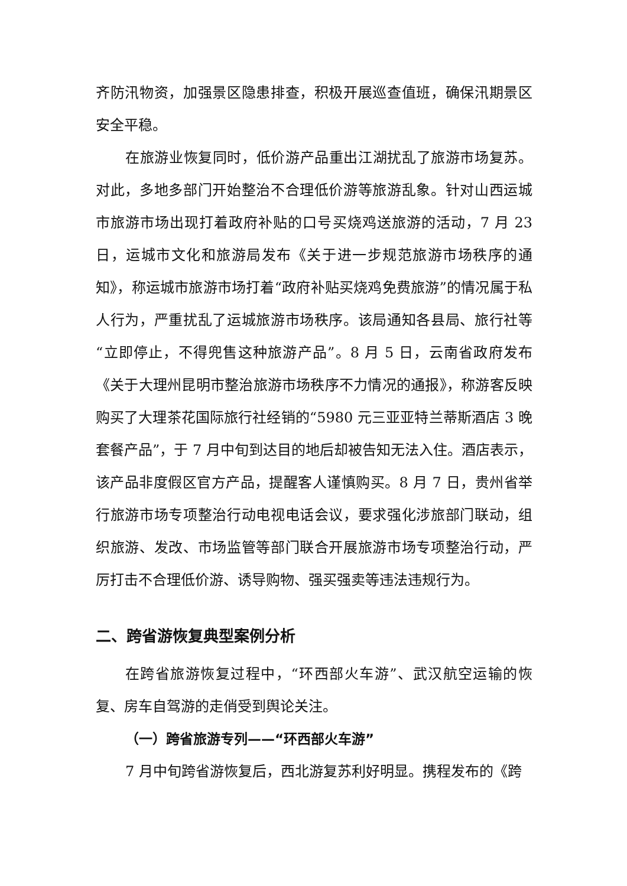齐防汛物资，加强景区隐患排查，积极开展巡查值班，确保汛期景区安全平稳。
在旅游业恢复同时，低价游产品重出江湖扰乱了旅游市场复苏。对此，多地多部门开始整治不合理低价游等旅游乱象。针对山西运城市旅游市场出现打着政府补贴的口号买烧鸡送旅游的活动，7 月 23 日，运城市文化和旅游局发布《关于进一步规范旅游市场秩序的通知》，称运城市旅游市场打着“政府补贴买烧鸡免费旅游”的情况属于私人行为，严重扰乱了运城旅游市场秩序。该局通知各县局、旅行社等“立即停止，不得兜售这种旅游产品”。8 月 5 日，云南省政府发布《关于大理州昆明市整治旅游市场秩序不力情况的通报》，称游客反映购买了大理茶花国际旅行社经销的“5980 元三亚亚特兰蒂斯酒店 3 晚套餐产品”，于 7 月中旬到达目的地后却被告知无法入住。酒店表示，该产品非度假区官方产品，提醒客人谨慎购买。8 月 7 日，贵州省举行旅游市场专项整治行动电视电话会议，要求强化涉旅部门联动，组织旅游、发改、市场监管等部门联合开展旅游市场专项整治行动，严厉打击不合理低价游、诱导购物、强买强卖等违法违规行为。
二、跨省游恢复典型案例分析
在跨省旅游恢复过程中，“环西部火车游”、武汉航空运输的恢复、房车自驾游的走俏受到舆论关注。
（一）跨省旅游专列——“环西部火车游”
7 月中旬跨省游恢复后，西北游复苏利好明显。携程发布的《跨